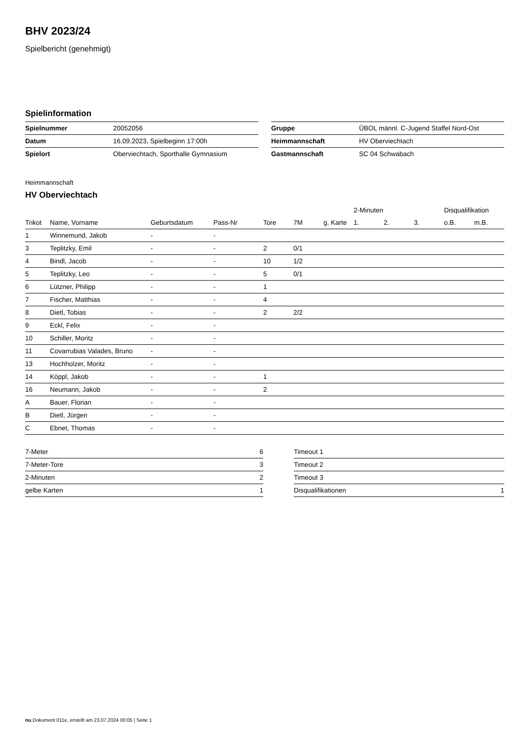BHV 2023/24
Spielbericht (genehmigt)
Spielinformation
| Spielnummer | 20052056 |
| Datum | 16.09.2023, Spielbeginn 17:00h |
| Spielort | Oberviechtach, Sporthalle Gymnasium |
| Gruppe | ÜBOL männl. C-Jugend Staffel Nord-Ost |
| Heimmannschaft | HV Oberviechtach |
| Gastmannschaft | SC 04 Schwabach |
Heimmannschaft
HV Oberviechtach
| | | | | | | | 2-Minuten | | | Disqualifikation | |
| --- | --- | --- | --- | --- | --- | --- | --- | --- | --- | --- | --- |
| Trikot | Name, Vorname | Geburtsdatum | Pass-Nr | Tore | 7M | g. Karte | 1. | 2. | 3. | o.B. | m.B. |
| 1 | Winnemund, Jakob | - | - | | | | | | | | |
| 3 | Teplitzky, Emil | - | - | 2 | 0/1 | | | | | | |
| 4 | Bindl, Jacob | - | - | 10 | 1/2 | | | | | | |
| 5 | Teplitzky, Leo | - | - | 5 | 0/1 | | | | | | |
| 6 | Lützner, Philipp | - | - | 1 | | | | | | | |
| 7 | Fischer, Matthias | - | - | 4 | | | | | | | |
| 8 | Dietl, Tobias | - | - | 2 | 2/2 | | | | | | |
| 9 | Eckl, Felix | - | - | | | | | | | | |
| 10 | Schiller, Moritz | - | - | | | | | | | | |
| 11 | Covarrubias Valades, Bruno | - | - | | | | | | | | |
| 13 | Hochholzer, Moritz | - | - | | | | | | | | |
| 14 | Köppl, Jakob | - | - | 1 | | | | | | | |
| 16 | Neumann, Jakob | - | - | 2 | | | | | | | |
| A | Bauer, Florian | - | - | | | | | | | | |
| B | Dietl, Jürgen | - | - | | | | | | | | |
| C | Ebnet, Thomas | - | - | | | | | | | | |
| 7-Meter | 6 |
| 7-Meter-Tore | 3 |
| 2-Minuten | 2 |
| gelbe Karten | 1 |
| Timeout 1 | |
| Timeout 2 | |
| Timeout 3 | |
| Disqualifikationen | 1 |
nu.Dokument 011e, erstellt am 23.07.2024 00:05 | Seite 1